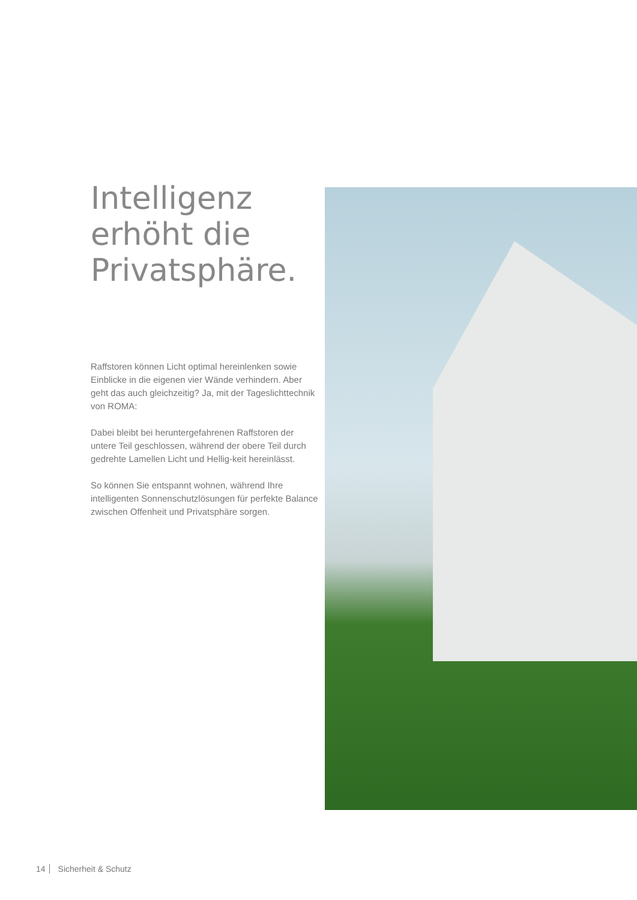Intelligenz
erhöht die
Privatsphäre.
Raffstoren können Licht optimal hereinlenken sowie Einblicke in die eigenen vier Wände verhindern. Aber geht das auch gleichzeitig? Ja, mit der Tageslichttechnik von ROMA:
Dabei bleibt bei heruntergefahrenen Raffstoren der untere Teil geschlossen, während der obere Teil durch gedrehte Lamellen Licht und Hellig-keit hereinlässt.
So können Sie entspannt wohnen, während Ihre intelligenten Sonnenschutzlösungen für perfekte Balance zwischen Offenheit und Privatsphäre sorgen.
14 Sicherheit & Schutz